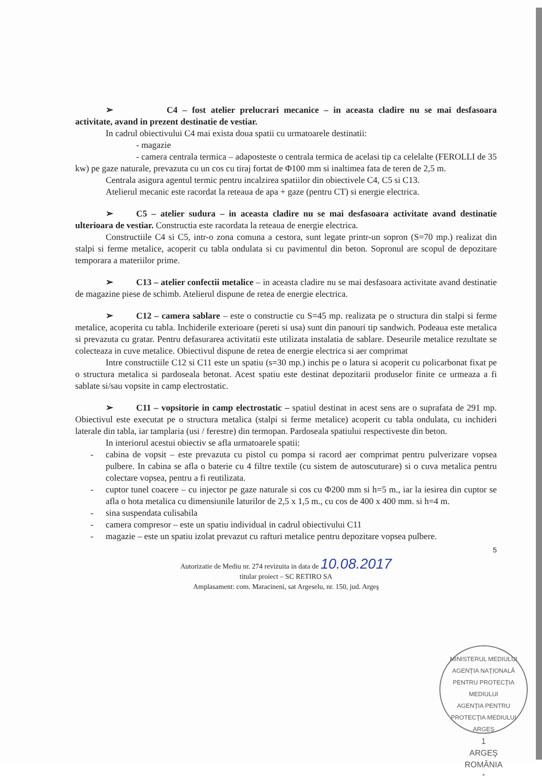➢ C4 – fost atelier prelucrari mecanice – in aceasta cladire nu se mai desfasoara activitate, avand in prezent destinatie de vestiar.
In cadrul obiectivului C4 mai exista doua spatii cu urmatoarele destinatii:
- magazie
- camera centrala termica – adaposteste o centrala termica de acelasi tip ca celelalte (FEROLLI de 35 kw) pe gaze naturale, prevazuta cu un cos cu tiraj fortat de Φ100 mm si inaltimea fata de teren de 2,5 m.
Centrala asigura agentul termic pentru incalzirea spatiilor din obiectivele C4, C5 si C13.
Atelierul mecanic este racordat la reteaua de apa + gaze (pentru CT) si energie electrica.
➢ C5 – atelier sudura – in aceasta cladire nu se mai desfasoara activitate avand destinatie ulterioara de vestiar. Constructia este racordata la reteaua de energie electrica.
Constructiile C4 si C5, intr-o zona comuna a cestora, sunt legate printr-un sopron (S=70 mp.) realizat din stalpi si ferme metalice, acoperit cu tabla ondulata si cu pavimentul din beton. Sopronul are scopul de depozitare temporara a materiilor prime.
➢ C13 – atelier confectii metalice – in aceasta cladire nu se mai desfasoara activitate avand destinatie de magazine piese de schimb. Atelierul dispune de retea de energie electrica.
➢ C12 – camera sablare – este o constructie cu S=45 mp. realizata pe o structura din stalpi si ferme metalice, acoperita cu tabla. Inchiderile exterioare (pereti si usa) sunt din panouri tip sandwich. Podeaua este metalica si prevazuta cu gratar. Pentru defasurarea activitatii este utilizata instalatia de sablare. Deseurile metalice rezultate se colecteaza in cuve metalice. Obiectivul dispune de retea de energie electrica si aer comprimat
Intre constructiile C12 si C11 este un spatiu (s=30 mp.) inchis pe o latura si acoperit cu policarbonat fixat pe o structura metalica si pardoseala betonat. Acest spatiu este destinat depozitarii produselor finite ce urmeaza a fi sablate si/sau vopsite in camp electrostatic.
➢ C11 – vopsitorie in camp electrostatic – spatiul destinat in acest sens are o suprafata de 291 mp. Obiectivul este executat pe o structura metalica (stalpi si ferme metalice) acoperit cu tabla ondulata, cu inchideri laterale din tabla, iar tamplaria (usi / ferestre) din termopan. Pardoseala spatiului respectiveste din beton.
In interiorul acestui obiectiv se afla urmatoarele spatii:
- cabina de vopsit – este prevazuta cu pistol cu pompa si racord aer comprimat pentru pulverizare vopsea pulbere. In cabina se afla o baterie cu 4 filtre textile (cu sistem de autoscuturare) si o cuva metalica pentru colectare vopsea, pentru a fi reutilizata.
- cuptor tunel coacere – cu injector pe gaze naturale si cos cu Φ200 mm si h=5 m., iar la iesirea din cuptor se afla o hota metalica cu dimensiunile laturilor de 2,5 x 1,5 m., cu cos de 400 x 400 mm. si h=4 m.
- sina suspendata culisabila
- camera compresor – este un spatiu individual in cadrul obiectivului C11
- magazie – este un spatiu izolat prevazut cu rafturi metalice pentru depozitare vopsea pulbere.
5
Autorizatie de Mediu nr. 274 revizuita in data de 10.08.2017
titular proiect – SC RETIRO SA
Amplasament: com. Maracineni, sat Argeselu, nr. 150, jud. Argeş
MINISTERUL MEDIULUI
AGENŢIA NAŢIONALĂ PENTRU PROTECŢIA MEDIULUI
AGENŢIA PENTRU PROTECŢIA MEDIULUI ARGEŞ
1
ARGEŞ
ROMÂNIA
*